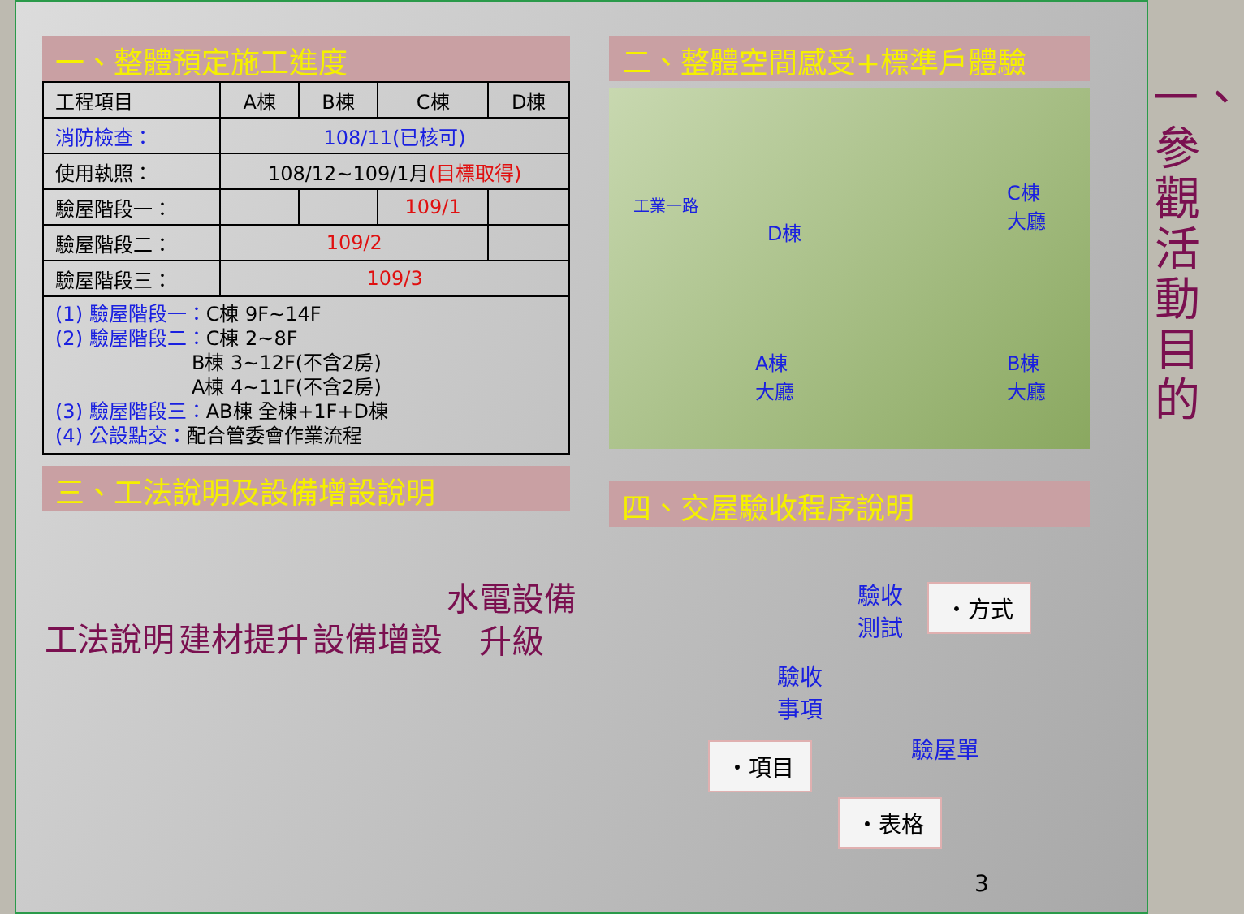一、整體預定施工進度
| 工程項目 | A棟 | B棟 | C棟 | D棟 |
| --- | --- | --- | --- | --- |
| 消防檢查： | 108/11(已核可) | | | |
| 使用執照： | 108/12~109/1月 (目標取得) | | | |
| 驗屋階段一： | | | 109/1 | |
| 驗屋階段二： | 109/2 | | | |
| 驗屋階段三： | 109/3 | | | |
(1) 驗屋階段一：C棟 9F~14F
(2) 驗屋階段二：C棟 2~8F
       B棟 3~12F(不含2房)
       A棟 4~11F(不含2房)
(3) 驗屋階段三：AB棟 全棟+1F+D棟
(4) 公設點交：配合管委會作業流程
三、工法說明及設備增設說明
二、整體空間感受+標準戶體驗
工業一路
D棟
C棟
大廳
A棟
大廳
B棟
大廳
四、交屋驗收程序說明
工法說明 建材提升 設備增設 水電設備升級
驗收
測試
・方式
驗收
事項
・項目 驗屋單
・表格
3
一、參觀活動目的